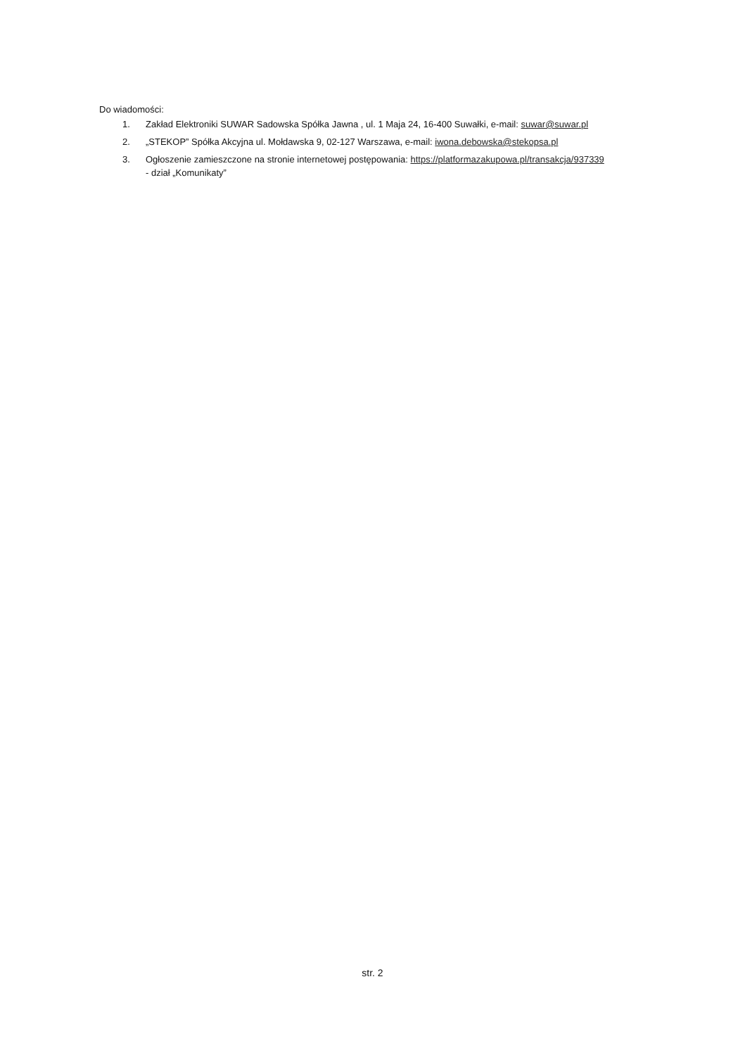Do wiadomości:
1. Zakład Elektroniki SUWAR Sadowska Spółka Jawna , ul. 1 Maja 24, 16-400 Suwałki, e-mail: suwar@suwar.pl
2. „STEKOP” Spółka Akcyjna ul. Mołdawska 9, 02-127 Warszawa, e-mail: iwona.debowska@stekopsa.pl
3. Ogłoszenie zamieszczone na stronie internetowej postępowania: https://platformazakupowa.pl/transakcja/937339
- dział „Komunikaty”
str. 2